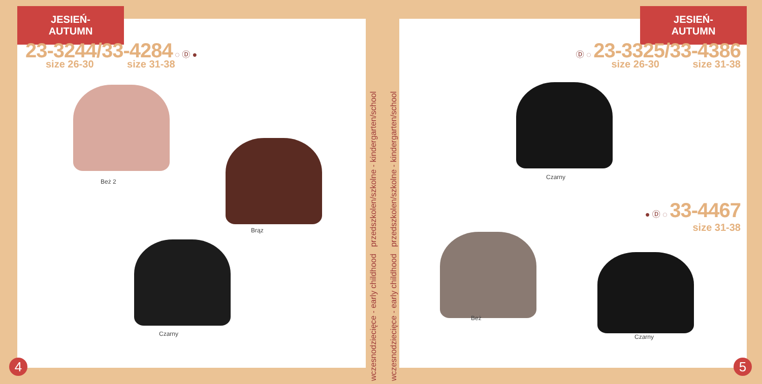JESIEŃ-AUTUMN
23-3244/33-4284 ◌ Ⓓ ●
size 26-30 size 31-38
Beż 2
Brąz
Czarny
4
wczesnodziecięce - early childhood przedszkolen/szkolne - kindergarten/school
wczesnodziecięce - early childhood przedszkolen/szkolne - kindergarten/school
JESIEŃ-AUTUMN
Ⓓ ◌ 23-3325/33-4386
size 26-30 size 31-38
Czarny
● Ⓓ ◌ 33-4467
size 31-38
Beż
Czarny
5